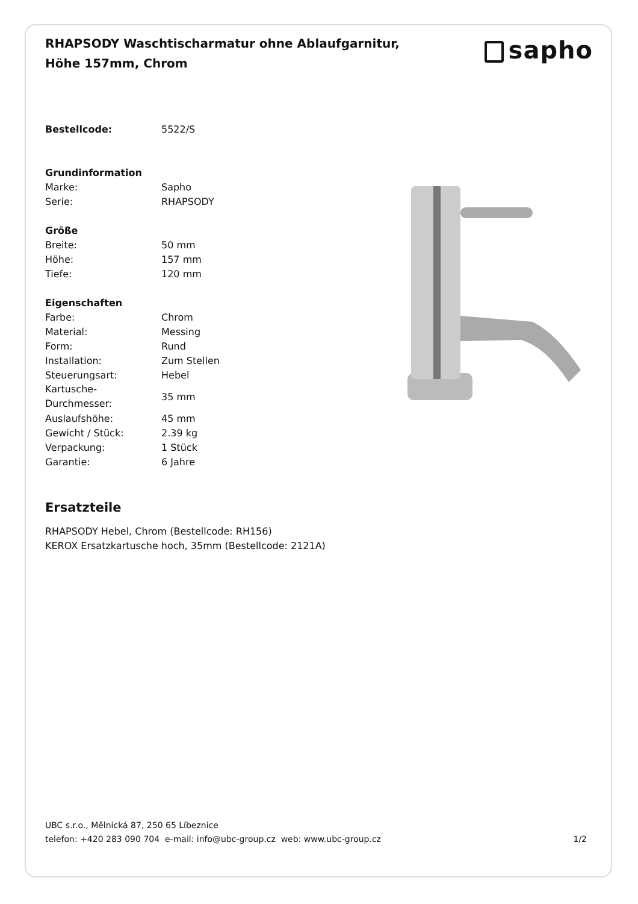RHAPSODY Waschtischarmatur ohne Ablaufgarnitur, Höhe 157mm, Chrom
sapho
| Bestellcode: | 5522/S |
| Grundinformation | |
| Marke: | Sapho |
| Serie: | RHAPSODY |
| Größe | |
| Breite: | 50 mm |
| Höhe: | 157 mm |
| Tiefe: | 120 mm |
| Eigenschaften | |
| Farbe: | Chrom |
| Material: | Messing |
| Form: | Rund |
| Installation: | Zum Stellen |
| Steuerungsart: | Hebel |
| Kartusche- Durchmesser: | 35 mm |
| Auslaufshöhe: | 45 mm |
| Gewicht / Stück: | 2.39 kg |
| Verpackung: | 1 Stück |
| Garantie: | 6 Jahre |
Ersatzteile
RHAPSODY Hebel, Chrom (Bestellcode: RH156)
KEROX Ersatzkartusche hoch, 35mm (Bestellcode: 2121A)
UBC s.r.o., Mělnická 87, 250 65 Líbeznice
telefon: +420 283 090 704 e-mail: info@ubc-group.cz web: www.ubc-group.cz 1/2